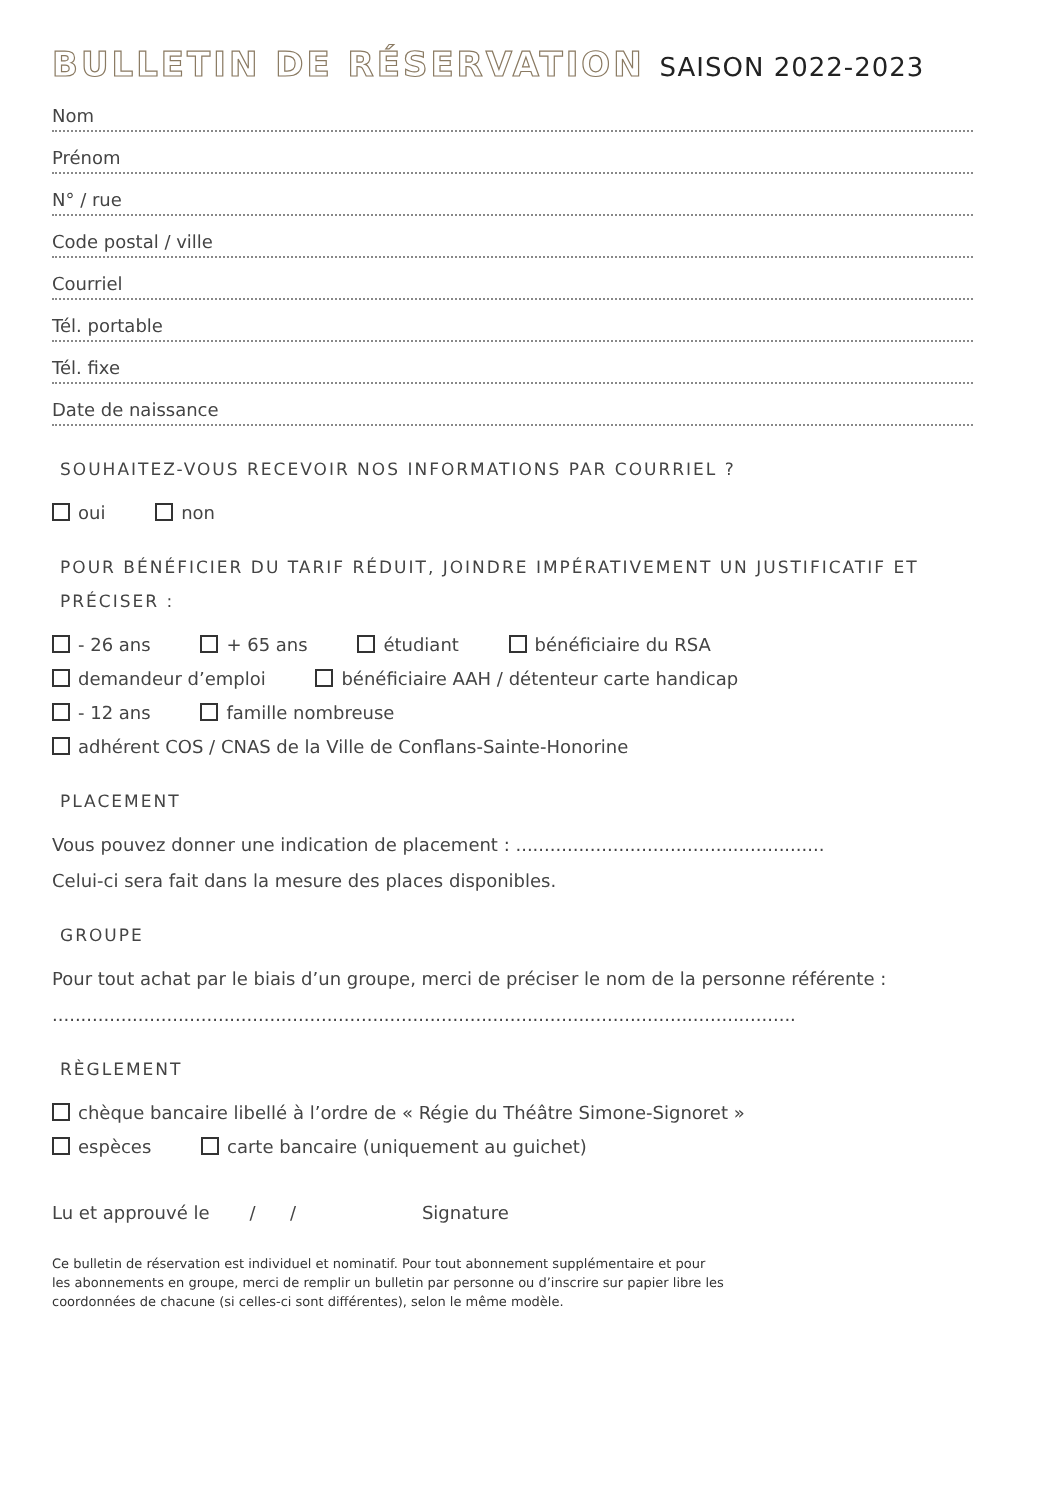BULLETIN DE RÉSERVATION SAISON 2022-2023
Nom
Prénom
N° / rue
Code postal / ville
Courriel
Tél. portable
Tél. fixe
Date de naissance
SOUHAITEZ-VOUS RECEVOIR NOS INFORMATIONS PAR COURRIEL ?
oui non
POUR BÉNÉFICIER DU TARIF RÉDUIT, JOINDRE IMPÉRATIVEMENT UN JUSTIFICATIF ET PRÉCISER :
- 26 ans + 65 ans étudiant bénéficiaire du RSA
demandeur d’emploi bénéficiaire AAH / détenteur carte handicap
- 12 ans famille nombreuse
adhérent COS / CNAS de la Ville de Conflans-Sainte-Honorine
PLACEMENT
Vous pouvez donner une indication de placement : ......................................................
Celui-ci sera fait dans la mesure des places disponibles.
GROUPE
Pour tout achat par le biais d’un groupe, merci de préciser le nom de la personne référente :
..................................................................................................................................
RÈGLEMENT
chèque bancaire libellé à l’ordre de « Régie du Théâtre Simone-Signoret »
espèces carte bancaire (uniquement au guichet)
Lu et approuvé le / / Signature
Ce bulletin de réservation est individuel et nominatif. Pour tout abonnement supplémentaire et pour
les abonnements en groupe, merci de remplir un bulletin par personne ou d’inscrire sur papier libre les
coordonnées de chacune (si celles-ci sont différentes), selon le même modèle.